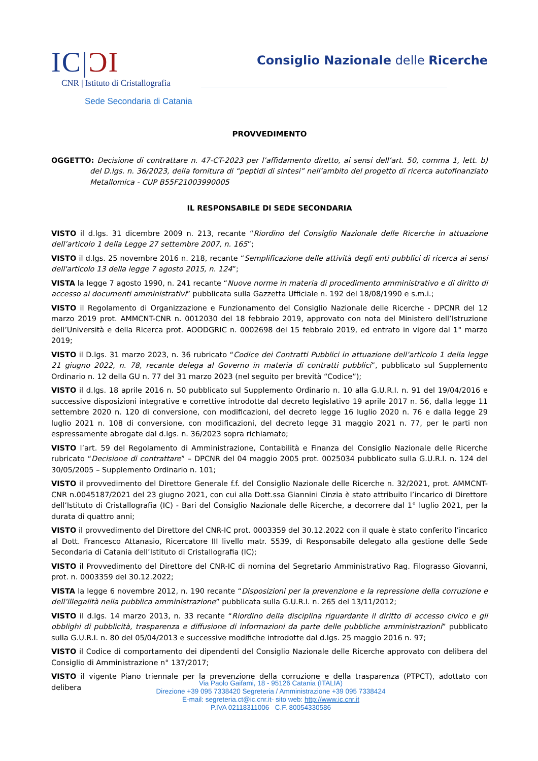IC|ƆI
CNR | Istituto di Cristallografia
Sede Secondaria di Catania
Consiglio Nazionale delle Ricerche
PROVVEDIMENTO
OGGETTO: Decisione di contrattare n. 47-CT-2023 per l’affidamento diretto, ai sensi dell’art. 50, comma 1, lett. b) del D.lgs. n. 36/2023, della fornitura di “peptidi di sintesi” nell’ambito del progetto di ricerca autofinanziato Metallomica - CUP B55F21003990005
IL RESPONSABILE DI SEDE SECONDARIA
VISTO il d.lgs. 31 dicembre 2009 n. 213, recante “Riordino del Consiglio Nazionale delle Ricerche in attuazione dell’articolo 1 della Legge 27 settembre 2007, n. 165”;
VISTO il d.lgs. 25 novembre 2016 n. 218, recante “Semplificazione delle attività degli enti pubblici di ricerca ai sensi dell'articolo 13 della legge 7 agosto 2015, n. 124”;
VISTA la legge 7 agosto 1990, n. 241 recante “Nuove norme in materia di procedimento amministrativo e di diritto di accesso ai documenti amministrativi” pubblicata sulla Gazzetta Ufficiale n. 192 del 18/08/1990 e s.m.i.;
VISTO il Regolamento di Organizzazione e Funzionamento del Consiglio Nazionale delle Ricerche - DPCNR del 12 marzo 2019 prot. AMMCNT-CNR n. 0012030 del 18 febbraio 2019, approvato con nota del Ministero dell’Istruzione dell’Università e della Ricerca prot. AOODGRIC n. 0002698 del 15 febbraio 2019, ed entrato in vigore dal 1° marzo 2019;
VISTO il D.lgs. 31 marzo 2023, n. 36 rubricato “Codice dei Contratti Pubblici in attuazione dell’articolo 1 della legge 21 giugno 2022, n. 78, recante delega al Governo in materia di contratti pubblici”, pubblicato sul Supplemento Ordinario n. 12 della GU n. 77 del 31 marzo 2023 (nel seguito per brevità “Codice”);
VISTO il d.lgs. 18 aprile 2016 n. 50 pubblicato sul Supplemento Ordinario n. 10 alla G.U.R.I. n. 91 del 19/04/2016 e successive disposizioni integrative e correttive introdotte dal decreto legislativo 19 aprile 2017 n. 56, dalla legge 11 settembre 2020 n. 120 di conversione, con modificazioni, del decreto legge 16 luglio 2020 n. 76 e dalla legge 29 luglio 2021 n. 108 di conversione, con modificazioni, del decreto legge 31 maggio 2021 n. 77, per le parti non espressamente abrogate dal d.lgs. n. 36/2023 sopra richiamato;
VISTO l’art. 59 del Regolamento di Amministrazione, Contabilità e Finanza del Consiglio Nazionale delle Ricerche rubricato “Decisione di contrattare” – DPCNR del 04 maggio 2005 prot. 0025034 pubblicato sulla G.U.R.I. n. 124 del 30/05/2005 – Supplemento Ordinario n. 101;
VISTO il provvedimento del Direttore Generale f.f. del Consiglio Nazionale delle Ricerche n. 32/2021, prot. AMMCNT-CNR n.0045187/2021 del 23 giugno 2021, con cui alla Dott.ssa Giannini Cinzia è stato attribuito l’incarico di Direttore dell’Istituto di Cristallografia (IC) - Bari del Consiglio Nazionale delle Ricerche, a decorrere dal 1° luglio 2021, per la durata di quattro anni;
VISTO il provvedimento del Direttore del CNR-IC prot. 0003359 del 30.12.2022 con il quale è stato conferito l’incarico al Dott. Francesco Attanasio, Ricercatore III livello matr. 5539, di Responsabile delegato alla gestione delle Sede Secondaria di Catania dell’Istituto di Cristallografia (IC);
VISTO il Provvedimento del Direttore del CNR-IC di nomina del Segretario Amministrativo Rag. Filograsso Giovanni, prot. n. 0003359 del 30.12.2022;
VISTA la legge 6 novembre 2012, n. 190 recante “Disposizioni per la prevenzione e la repressione della corruzione e dell’illegalità nella pubblica amministrazione” pubblicata sulla G.U.R.I. n. 265 del 13/11/2012;
VISTO il d.lgs. 14 marzo 2013, n. 33 recante “Riordino della disciplina riguardante il diritto di accesso civico e gli obblighi di pubblicità, trasparenza e diffusione di informazioni da parte delle pubbliche amministrazioni” pubblicato sulla G.U.R.I. n. 80 del 05/04/2013 e successive modifiche introdotte dal d.lgs. 25 maggio 2016 n. 97;
VISTO il Codice di comportamento dei dipendenti del Consiglio Nazionale delle Ricerche approvato con delibera del Consiglio di Amministrazione n° 137/2017;
VISTO il vigente Piano triennale per la prevenzione della corruzione e della trasparenza (PTPCT), adottato con delibera
Via Paolo Gaifami, 18 - 95126 Catania (ITALIA)
Direzione +39 095 7338420 Segreteria / Amministrazione +39 095 7338424
E-mail: segreteria.ct@ic.cnr.it- sito web: http://www.ic.cnr.it
P.IVA 02118311006 C.F. 80054330586